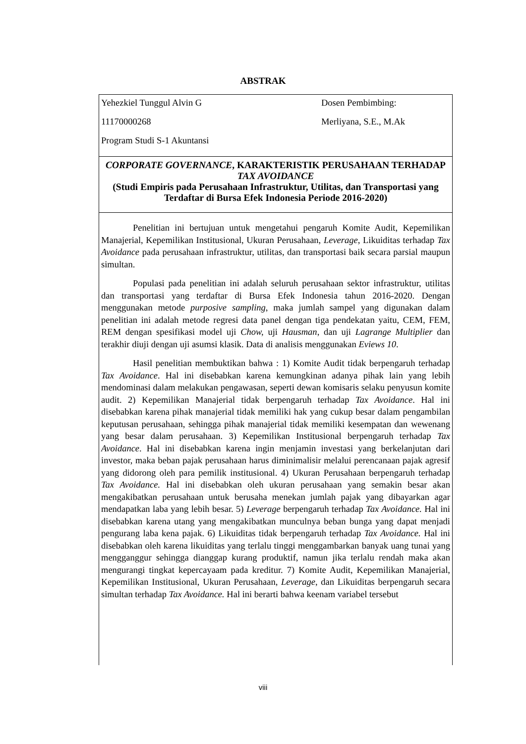ABSTRAK
Yehezkiel Tunggul Alvin G
11170000268
Program Studi S-1 Akuntansi
Dosen Pembimbing:
Merliyana, S.E., M.Ak
CORPORATE GOVERNANCE, KARAKTERISTIK PERUSAHAAN TERHADAP TAX AVOIDANCE
(Studi Empiris pada Perusahaan Infrastruktur, Utilitas, dan Transportasi yang Terdaftar di Bursa Efek Indonesia Periode 2016-2020)
Penelitian ini bertujuan untuk mengetahui pengaruh Komite Audit, Kepemilikan Manajerial, Kepemilikan Institusional, Ukuran Perusahaan, Leverage, Likuiditas terhadap Tax Avoidance pada perusahaan infrastruktur, utilitas, dan transportasi baik secara parsial maupun simultan.
Populasi pada penelitian ini adalah seluruh perusahaan sektor infrastruktur, utilitas dan transportasi yang terdaftar di Bursa Efek Indonesia tahun 2016-2020. Dengan menggunakan metode purposive sampling, maka jumlah sampel yang digunakan dalam penelitian ini adalah metode regresi data panel dengan tiga pendekatan yaitu, CEM, FEM, REM dengan spesifikasi model uji Chow, uji Hausman, dan uji Lagrange Multiplier dan terakhir diuji dengan uji asumsi klasik. Data di analisis menggunakan Eviews 10.
Hasil penelitian membuktikan bahwa : 1) Komite Audit tidak berpengaruh terhadap Tax Avoidance. Hal ini disebabkan karena kemungkinan adanya pihak lain yang lebih mendominasi dalam melakukan pengawasan, seperti dewan komisaris selaku penyusun komite audit. 2) Kepemilikan Manajerial tidak berpengaruh terhadap Tax Avoidance. Hal ini disebabkan karena pihak manajerial tidak memiliki hak yang cukup besar dalam pengambilan keputusan perusahaan, sehingga pihak manajerial tidak memiliki kesempatan dan wewenang yang besar dalam perusahaan. 3) Kepemilikan Institusional berpengaruh terhadap Tax Avoidance. Hal ini disebabkan karena ingin menjamin investasi yang berkelanjutan dari investor, maka beban pajak perusahaan harus diminimalisir melalui perencanaan pajak agresif yang didorong oleh para pemilik institusional. 4) Ukuran Perusahaan berpengaruh terhadap Tax Avoidance. Hal ini disebabkan oleh ukuran perusahaan yang semakin besar akan mengakibatkan perusahaan untuk berusaha menekan jumlah pajak yang dibayarkan agar mendapatkan laba yang lebih besar. 5) Leverage berpengaruh terhadap Tax Avoidance. Hal ini disebabkan karena utang yang mengakibatkan munculnya beban bunga yang dapat menjadi pengurang laba kena pajak. 6) Likuiditas tidak berpengaruh terhadap Tax Avoidance. Hal ini disebabkan oleh karena likuiditas yang terlalu tinggi menggambarkan banyak uang tunai yang mengganggur sehingga dianggap kurang produktif, namun jika terlalu rendah maka akan mengurangi tingkat kepercayaam pada kreditur. 7) Komite Audit, Kepemilikan Manajerial, Kepemilikan Institusional, Ukuran Perusahaan, Leverage, dan Likuiditas berpengaruh secara simultan terhadap Tax Avoidance. Hal ini berarti bahwa keenam variabel tersebut
viii